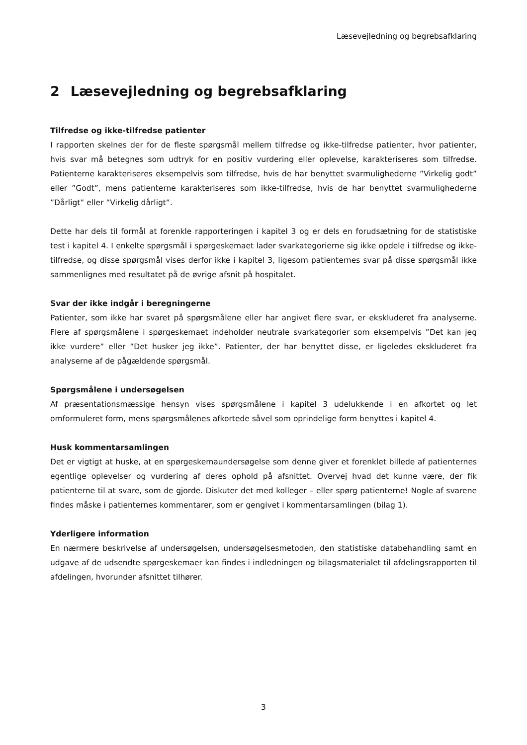Læsevejledning og begrebsafklaring
2 Læsevejledning og begrebsafklaring
Tilfredse og ikke-tilfredse patienter
I rapporten skelnes der for de fleste spørgsmål mellem tilfredse og ikke-tilfredse patienter, hvor patienter, hvis svar må betegnes som udtryk for en positiv vurdering eller oplevelse, karakteriseres som tilfredse. Patienterne karakteriseres eksempelvis som tilfredse, hvis de har benyttet svarmulighederne ”Virkelig godt” eller ”Godt”, mens patienterne karakteriseres som ikke-tilfredse, hvis de har benyttet svarmulighederne ”Dårligt” eller ”Virkelig dårligt”.
Dette har dels til formål at forenkle rapporteringen i kapitel 3 og er dels en forudsætning for de statistiske test i kapitel 4. I enkelte spørgsmål i spørgeskemaet lader svarkategorierne sig ikke opdele i tilfredse og ikke-tilfredse, og disse spørgsmål vises derfor ikke i kapitel 3, ligesom patienternes svar på disse spørgsmål ikke sammenlignes med resultatet på de øvrige afsnit på hospitalet.
Svar der ikke indgår i beregningerne
Patienter, som ikke har svaret på spørgsmålene eller har angivet flere svar, er ekskluderet fra analyserne. Flere af spørgsmålene i spørgeskemaet indeholder neutrale svarkategorier som eksempelvis ”Det kan jeg ikke vurdere” eller ”Det husker jeg ikke”. Patienter, der har benyttet disse, er ligeledes ekskluderet fra analyserne af de pågældende spørgsmål.
Spørgsmålene i undersøgelsen
Af præsentationsmæssige hensyn vises spørgsmålene i kapitel 3 udelukkende i en afkortet og let omformuleret form, mens spørgsmålenes afkortede såvel som oprindelige form benyttes i kapitel 4.
Husk kommentarsamlingen
Det er vigtigt at huske, at en spørgeskemaundersøgelse som denne giver et forenklet billede af patienternes egentlige oplevelser og vurdering af deres ophold på afsnittet. Overvej hvad det kunne være, der fik patienterne til at svare, som de gjorde. Diskuter det med kolleger – eller spørg patienterne! Nogle af svarene findes måske i patienternes kommentarer, som er gengivet i kommentarsamlingen (bilag 1).
Yderligere information
En nærmere beskrivelse af undersøgelsen, undersøgelsesmetoden, den statistiske databehandling samt en udgave af de udsendte spørgeskemaer kan findes i indledningen og bilagsmaterialet til afdelingsrapporten til afdelingen, hvorunder afsnittet tilhører.
3